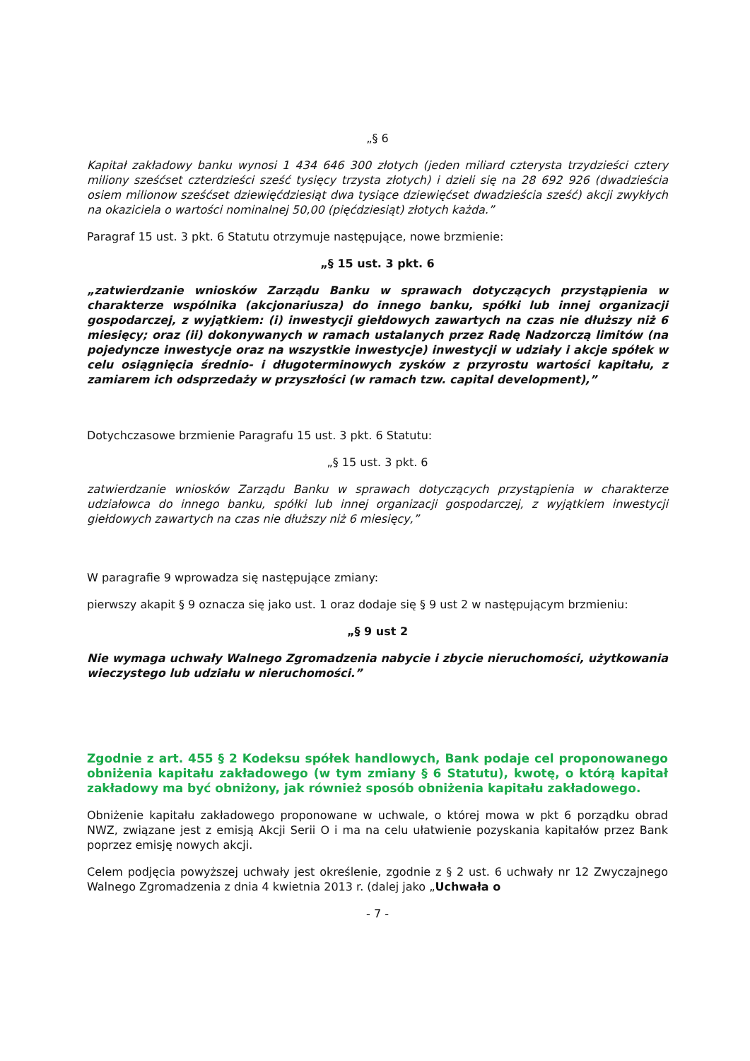„§ 6
Kapitał zakładowy banku wynosi 1 434 646 300 złotych (jeden miliard czterysta trzydzieści cztery miliony sześćset czterdzieści sześć tysięcy trzysta złotych) i dzieli się na 28 692 926 (dwadzieścia osiem milionow sześćset dziewięćdziesiąt dwa tysiące dziewięćset dwadzieścia sześć) akcji zwykłych na okaziciela o wartości nominalnej 50,00 (pięćdziesiąt) złotych każda.”
Paragraf 15 ust. 3 pkt. 6 Statutu otrzymuje następujące, nowe brzmienie:
„§ 15 ust. 3 pkt. 6
„zatwierdzanie wniosków Zarządu Banku w sprawach dotyczących przystąpienia w charakterze wspólnika (akcjonariusza) do innego banku, spółki lub innej organizacji gospodarczej, z wyjątkiem: (i) inwestycji giełdowych zawartych na czas nie dłuższy niż 6 miesięcy; oraz (ii) dokonywanych w ramach ustalanych przez Radę Nadzorczą limitów (na pojedyncze inwestycje oraz na wszystkie inwestycje) inwestycji w udziały i akcje spółek w celu osiągnięcia średnio- i długoterminowych zysków z przyrostu wartości kapitału, z zamiarem ich odsprzedaży w przyszłości (w ramach tzw. capital development),”
Dotychczasowe brzmienie Paragrafu 15 ust. 3 pkt. 6 Statutu:
„§ 15 ust. 3 pkt. 6
zatwierdzanie wniosków Zarządu Banku w sprawach dotyczących przystąpienia w charakterze udziałowca do innego banku, spółki lub innej organizacji gospodarczej, z wyjątkiem inwestycji giełdowych zawartych na czas nie dłuższy niż 6 miesięcy,”
W paragrafie 9 wprowadza się następujące zmiany:
pierwszy akapit § 9 oznacza się jako ust. 1 oraz dodaje się § 9 ust 2 w następującym brzmieniu:
„§ 9 ust 2
Nie wymaga uchwały Walnego Zgromadzenia nabycie i zbycie nieruchomości, użytkowania wieczystego lub udziału w nieruchomości.”
Zgodnie z art. 455 § 2 Kodeksu spółek handlowych, Bank podaje cel proponowanego obniżenia kapitału zakładowego (w tym zmiany § 6 Statutu), kwotę, o którą kapitał zakładowy ma być obniżony, jak również sposób obniżenia kapitału zakładowego.
Obniżenie kapitału zakładowego proponowane w uchwale, o której mowa w pkt 6 porządku obrad NWZ, związane jest z emisją Akcji Serii O i ma na celu ułatwienie pozyskania kapitałów przez Bank poprzez emisję nowych akcji.
Celem podjęcia powyższej uchwały jest określenie, zgodnie z § 2 ust. 6 uchwały nr 12 Zwyczajnego Walnego Zgromadzenia z dnia 4 kwietnia 2013 r. (dalej jako „Uchwała o
- 7 -